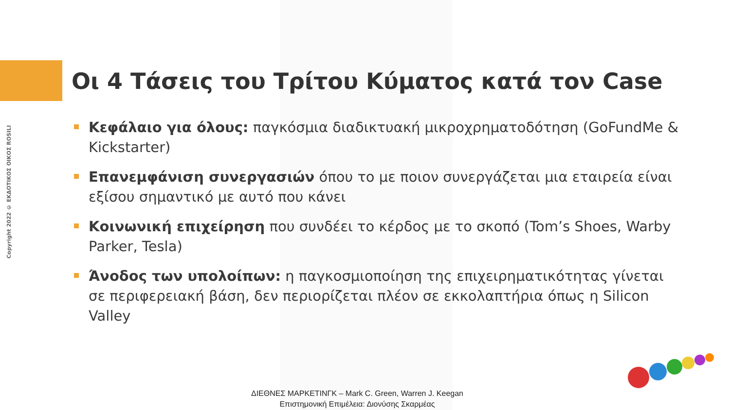Copyright 2022 © ΕΚΔΟΤΙΚΟΣ ΟΙΚΟΣ ROSILI
Οι 4 Τάσεις του Τρίτου Κύματος κατά τον Case
Κεφάλαιο για όλους: παγκόσμια διαδικτυακή μικροχρηματοδότηση (GoFundMe & Kickstarter)
Επανεμφάνιση συνεργασιών όπου το με ποιον συνεργάζεται μια εταιρεία είναι εξίσου σημαντικό με αυτό που κάνει
Κοινωνική επιχείρηση που συνδέει το κέρδος με το σκοπό (Tom’s Shoes, Warby Parker, Tesla)
Άνοδος των υπολοίπων: η παγκοσμιοποίηση της επιχειρηματικότητας γίνεται σε περιφερειακή βάση, δεν περιορίζεται πλέον σε εκκολαπτήρια όπως η Silicon Valley
ΔΙΕΘΝΕΣ ΜΑΡΚΕΤΙΝΓΚ – Mark C. Green, Warren J. Keegan
Επιστημονική Επιμέλεια: Διονύσης Σκαρμέας